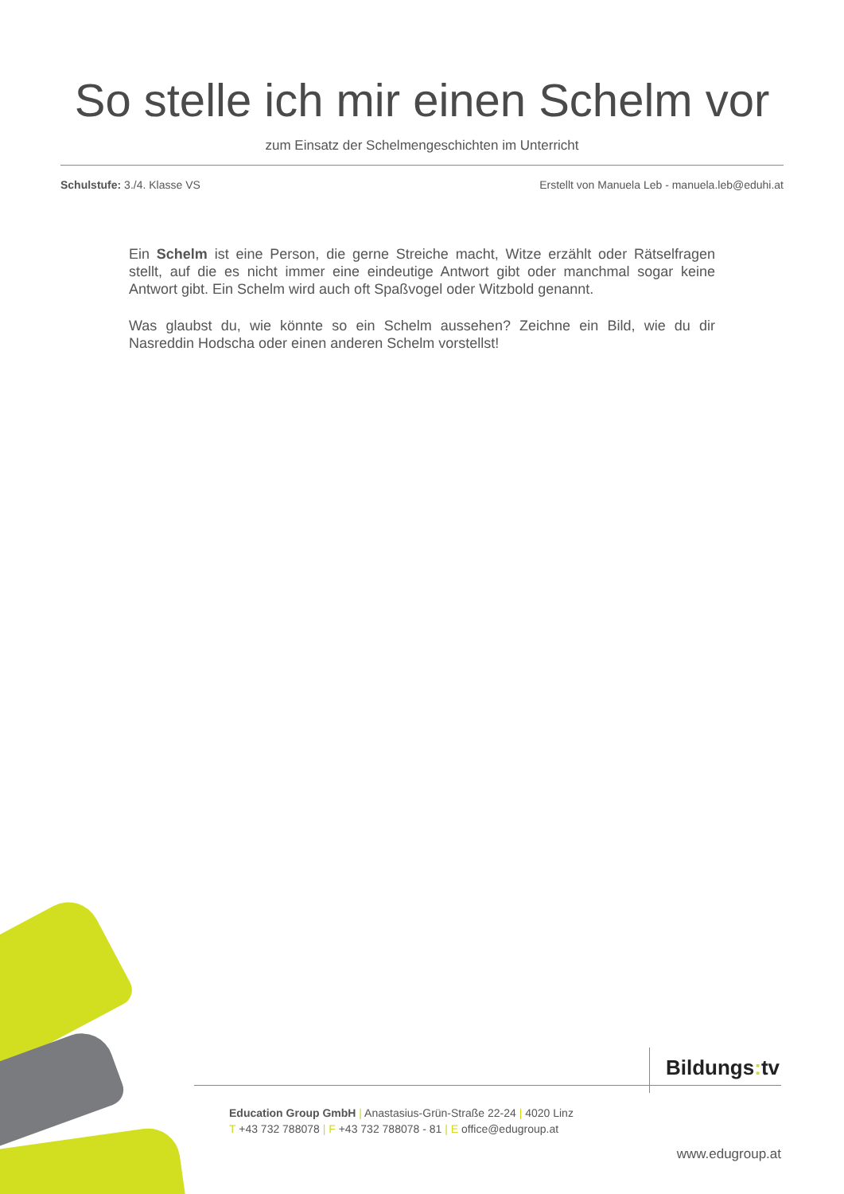So stelle ich mir einen Schelm vor
zum Einsatz der Schelmengeschichten im Unterricht
Schulstufe: 3./4. Klasse VS Erstellt von Manuela Leb - manuela.leb@eduhi.at
Ein Schelm ist eine Person, die gerne Streiche macht, Witze erzählt oder Rätselfragen stellt, auf die es nicht immer eine eindeutige Antwort gibt oder manchmal sogar keine Antwort gibt. Ein Schelm wird auch oft Spaßvogel oder Witzbold genannt.
Was glaubst du, wie könnte so ein Schelm aussehen? Zeichne ein Bild, wie du dir Nasreddin Hodscha oder einen anderen Schelm vorstellst!
Bildungs: tv
Education Group GmbH | Anastasius-Grün-Straße 22-24 | 4020 Linz
T +43 732 788078 | F +43 732 788078 - 81 | E office@edugroup.at
www.edugroup.at